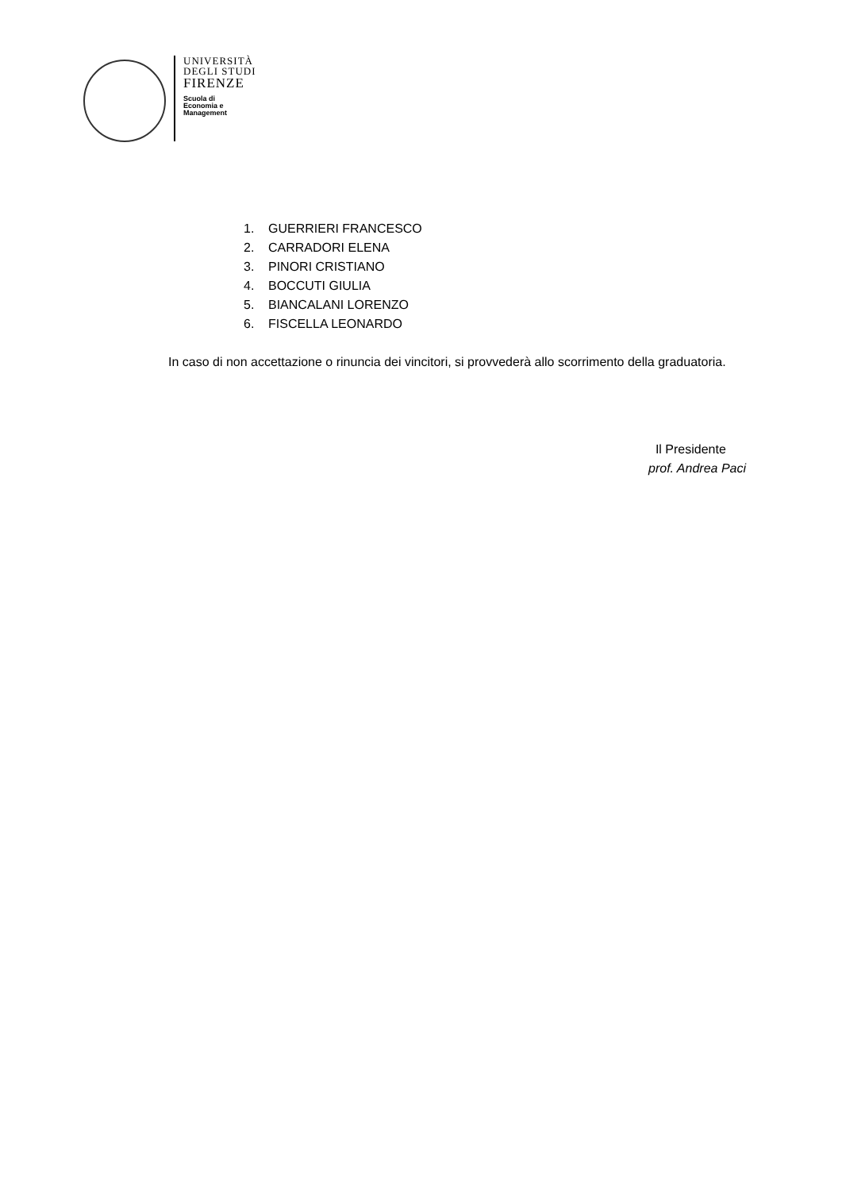UNIVERSITÀ
DEGLI STUDI
FIRENZE
Scuola di
Economia e
Management
1. GUERRIERI FRANCESCO
2. CARRADORI ELENA
3. PINORI CRISTIANO
4. BOCCUTI GIULIA
5. BIANCALANI LORENZO
6. FISCELLA LEONARDO
In caso di non accettazione o rinuncia dei vincitori, si provvederà allo scorrimento della graduatoria.
Il Presidente
prof. Andrea Paci